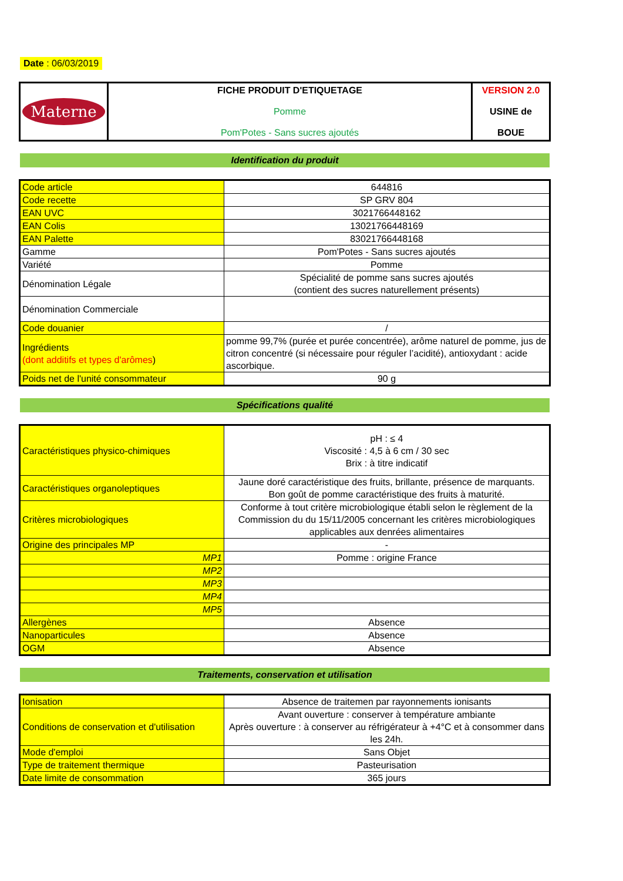Date : 06/03/2019
| Materne | FICHE PRODUIT D'ETIQUETAGE Pomme Pom'Potes - Sans sucres ajoutés | VERSION 2.0 USINE de BOUE |
Identification du produit
| Code article | 644816 |
| Code recette | SP GRV 804 |
| EAN UVC | 3021766448162 |
| EAN Colis | 13021766448169 |
| EAN Palette | 83021766448168 |
| Gamme | Pom'Potes - Sans sucres ajoutés |
| Variété | Pomme |
| Dénomination Légale | Spécialité de pomme sans sucres ajoutés (contient des sucres naturellement présents) |
| Dénomination Commerciale | |
| Code douanier | / |
| Ingrédients (dont additifs et types d'arômes ) | pomme 99,7% (purée et purée concentrée), arôme naturel de pomme, jus de citron concentré (si nécessaire pour réguler l’acidité), antioxydant : acide ascorbique. |
| Poids net de l'unité consommateur | 90 g |
Spécifications qualité
| Caractéristiques physico-chimiques | pH : ≤ 4 Viscosité : 4,5 à 6 cm / 30 sec Brix : à titre indicatif |
| Caractéristiques organoleptiques | Jaune doré caractéristique des fruits, brillante, présence de marquants. Bon goût de pomme caractéristique des fruits à maturité. |
| Critères microbiologiques | Conforme à tout critère microbiologique établi selon le règlement de la Commission du du 15/11/2005 concernant les critères microbiologiques applicables aux denrées alimentaires |
| Origine des principales MP | - |
| MP1 | Pomme : origine France |
| MP2 | |
| MP3 | |
| MP4 | |
| MP5 | |
| Allergènes | Absence |
| Nanoparticules | Absence |
| OGM | Absence |
Traitements, conservation et utilisation
| Ionisation | Absence de traitemen par rayonnements ionisants |
| Conditions de conservation et d'utilisation | Avant ouverture : conserver à température ambiante Après ouverture : à conserver au réfrigérateur à +4°C et à consommer dans les 24h. |
| Mode d'emploi | Sans Objet |
| Type de traitement thermique | Pasteurisation |
| Date limite de consommation | 365 jours |